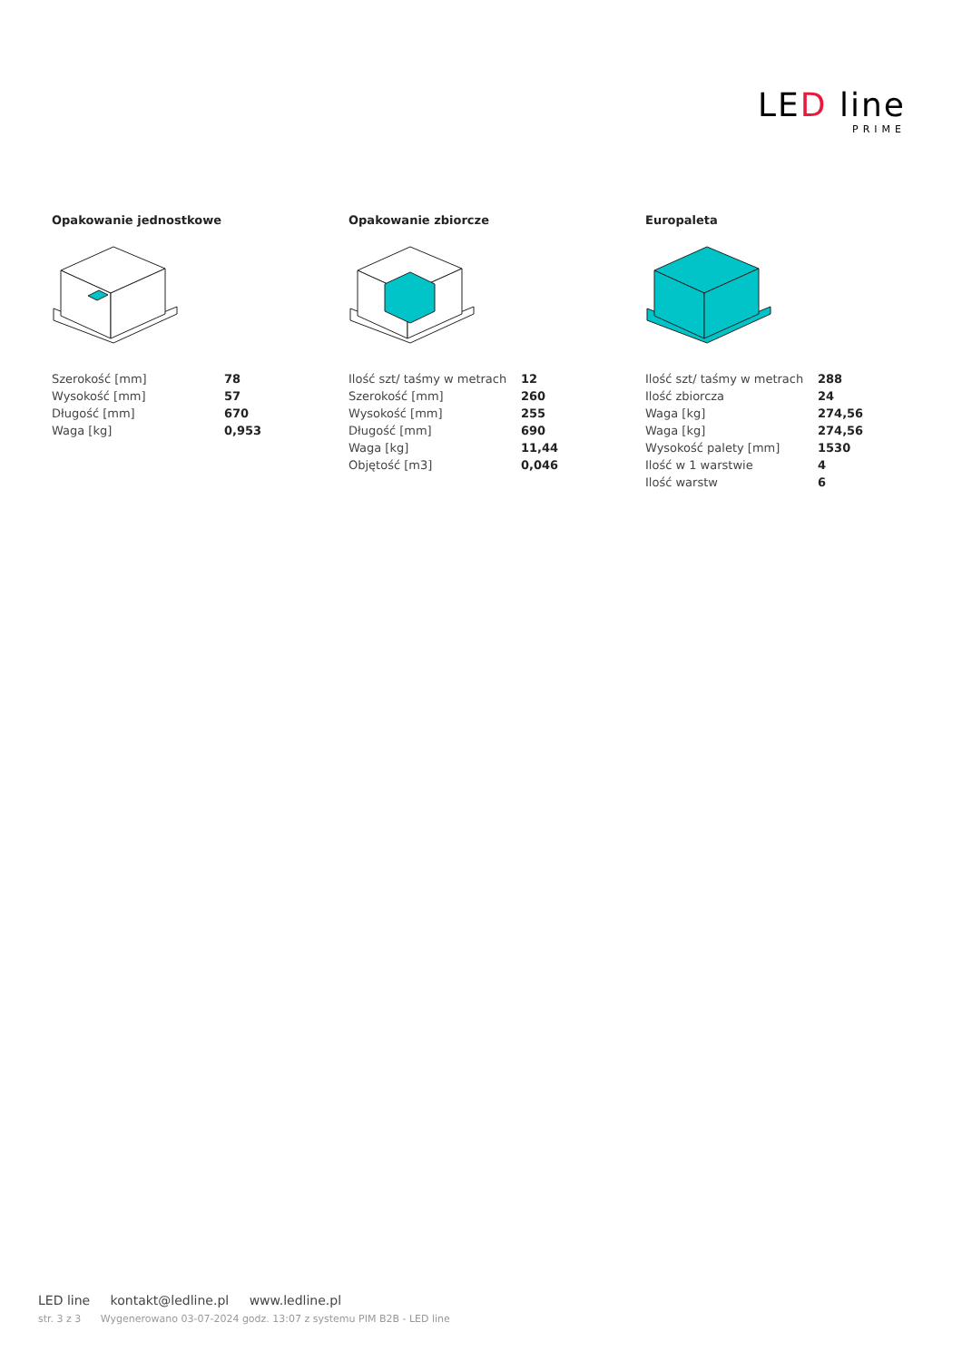LED line
PRIME
Opakowanie jednostkowe
| Szerokość [mm] | 78 |
| Wysokość [mm] | 57 |
| Długość [mm] | 670 |
| Waga [kg] | 0,953 |
Opakowanie zbiorcze
| Ilość szt/ taśmy w metrach | 12 |
| Szerokość [mm] | 260 |
| Wysokość [mm] | 255 |
| Długość [mm] | 690 |
| Waga [kg] | 11,44 |
| Objętość [m3] | 0,046 |
Europaleta
| Ilość szt/ taśmy w metrach | 288 |
| Ilość zbiorcza | 24 |
| Waga [kg] | 274,56 |
| Waga [kg] | 274,56 |
| Wysokość palety [mm] | 1530 |
| Ilość w 1 warstwie | 4 |
| Ilość warstw | 6 |
LED line kontakt@ledline.pl www.ledline.pl
str. 3 z 3 Wygenerowano 03-07-2024 godz. 13:07 z systemu PIM B2B - LED line